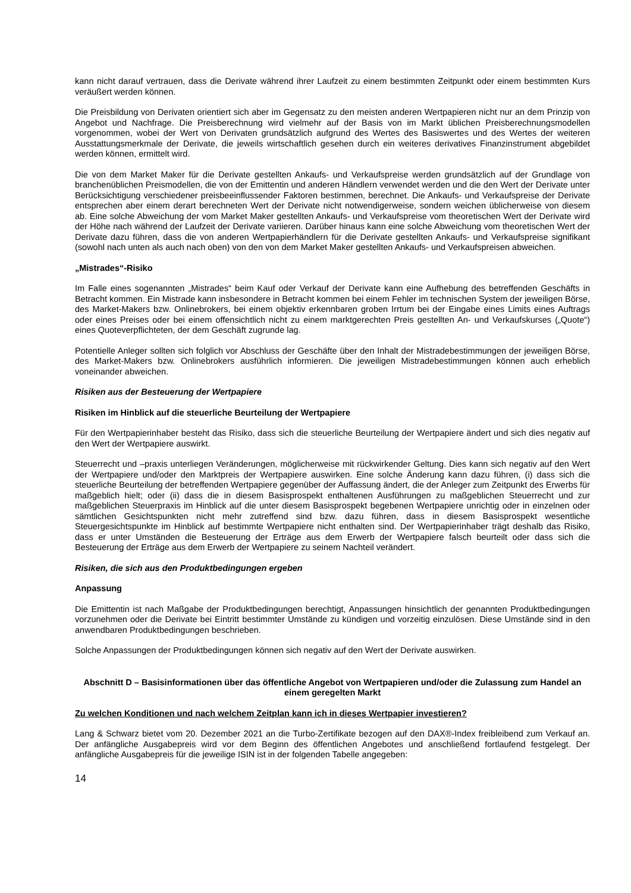kann nicht darauf vertrauen, dass die Derivate während ihrer Laufzeit zu einem bestimmten Zeitpunkt oder einem bestimmten Kurs veräußert werden können.
Die Preisbildung von Derivaten orientiert sich aber im Gegensatz zu den meisten anderen Wertpapieren nicht nur an dem Prinzip von Angebot und Nachfrage. Die Preisberechnung wird vielmehr auf der Basis von im Markt üblichen Preisberechnungsmodellen vorgenommen, wobei der Wert von Derivaten grundsätzlich aufgrund des Wertes des Basiswertes und des Wertes der weiteren Ausstattungsmerkmale der Derivate, die jeweils wirtschaftlich gesehen durch ein weiteres derivatives Finanzinstrument abgebildet werden können, ermittelt wird.
Die von dem Market Maker für die Derivate gestellten Ankaufs- und Verkaufspreise werden grundsätzlich auf der Grundlage von branchenüblichen Preismodellen, die von der Emittentin und anderen Händlern verwendet werden und die den Wert der Derivate unter Berücksichtigung verschiedener preisbeeinflussender Faktoren bestimmen, berechnet. Die Ankaufs- und Verkaufspreise der Derivate entsprechen aber einem derart berechneten Wert der Derivate nicht notwendigerweise, sondern weichen üblicherweise von diesem ab. Eine solche Abweichung der vom Market Maker gestellten Ankaufs- und Verkaufspreise vom theoretischen Wert der Derivate wird der Höhe nach während der Laufzeit der Derivate variieren. Darüber hinaus kann eine solche Abweichung vom theoretischen Wert der Derivate dazu führen, dass die von anderen Wertpapierhändlern für die Derivate gestellten Ankaufs- und Verkaufspreise signifikant (sowohl nach unten als auch nach oben) von den von dem Market Maker gestellten Ankaufs- und Verkaufspreisen abweichen.
„Mistrades“-Risiko
Im Falle eines sogenannten „Mistrades“ beim Kauf oder Verkauf der Derivate kann eine Aufhebung des betreffenden Geschäfts in Betracht kommen. Ein Mistrade kann insbesondere in Betracht kommen bei einem Fehler im technischen System der jeweiligen Börse, des Market-Makers bzw. Onlinebrokers, bei einem objektiv erkennbaren groben Irrtum bei der Eingabe eines Limits eines Auftrags oder eines Preises oder bei einem offensichtlich nicht zu einem marktgerechten Preis gestellten An- und Verkaufskurses („Quote“) eines Quoteverpflichteten, der dem Geschäft zugrunde lag.
Potentielle Anleger sollten sich folglich vor Abschluss der Geschäfte über den Inhalt der Mistradebestimmungen der jeweiligen Börse, des Market-Makers bzw. Onlinebrokers ausführlich informieren. Die jeweiligen Mistradebestimmungen können auch erheblich voneinander abweichen.
Risiken aus der Besteuerung der Wertpapiere
Risiken im Hinblick auf die steuerliche Beurteilung der Wertpapiere
Für den Wertpapierinhaber besteht das Risiko, dass sich die steuerliche Beurteilung der Wertpapiere ändert und sich dies negativ auf den Wert der Wertpapiere auswirkt.
Steuerrecht und –praxis unterliegen Veränderungen, möglicherweise mit rückwirkender Geltung. Dies kann sich negativ auf den Wert der Wertpapiere und/oder den Marktpreis der Wertpapiere auswirken. Eine solche Änderung kann dazu führen, (i) dass sich die steuerliche Beurteilung der betreffenden Wertpapiere gegenüber der Auffassung ändert, die der Anleger zum Zeitpunkt des Erwerbs für maßgeblich hielt; oder (ii) dass die in diesem Basisprospekt enthaltenen Ausführungen zu maßgeblichen Steuerrecht und zur maßgeblichen Steuerpraxis im Hinblick auf die unter diesem Basisprospekt begebenen Wertpapiere unrichtig oder in einzelnen oder sämtlichen Gesichtspunkten nicht mehr zutreffend sind bzw. dazu führen, dass in diesem Basisprospekt wesentliche Steuergesichtspunkte im Hinblick auf bestimmte Wertpapiere nicht enthalten sind. Der Wertpapierinhaber trägt deshalb das Risiko, dass er unter Umständen die Besteuerung der Erträge aus dem Erwerb der Wertpapiere falsch beurteilt oder dass sich die Besteuerung der Erträge aus dem Erwerb der Wertpapiere zu seinem Nachteil verändert.
Risiken, die sich aus den Produktbedingungen ergeben
Anpassung
Die Emittentin ist nach Maßgabe der Produktbedingungen berechtigt, Anpassungen hinsichtlich der genannten Produktbedingungen vorzunehmen oder die Derivate bei Eintritt bestimmter Umstände zu kündigen und vorzeitig einzulösen. Diese Umstände sind in den anwendbaren Produktbedingungen beschrieben.
Solche Anpassungen der Produktbedingungen können sich negativ auf den Wert der Derivate auswirken.
Abschnitt D – Basisinformationen über das öffentliche Angebot von Wertpapieren und/oder die Zulassung zum Handel an einem geregelten Markt
Zu welchen Konditionen und nach welchem Zeitplan kann ich in dieses Wertpapier investieren?
Lang & Schwarz bietet vom 20. Dezember 2021 an die Turbo-Zertifikate bezogen auf den DAX®-Index freibleibend zum Verkauf an. Der anfängliche Ausgabepreis wird vor dem Beginn des öffentlichen Angebotes und anschließend fortlaufend festgelegt. Der anfängliche Ausgabepreis für die jeweilige ISIN ist in der folgenden Tabelle angegeben:
14